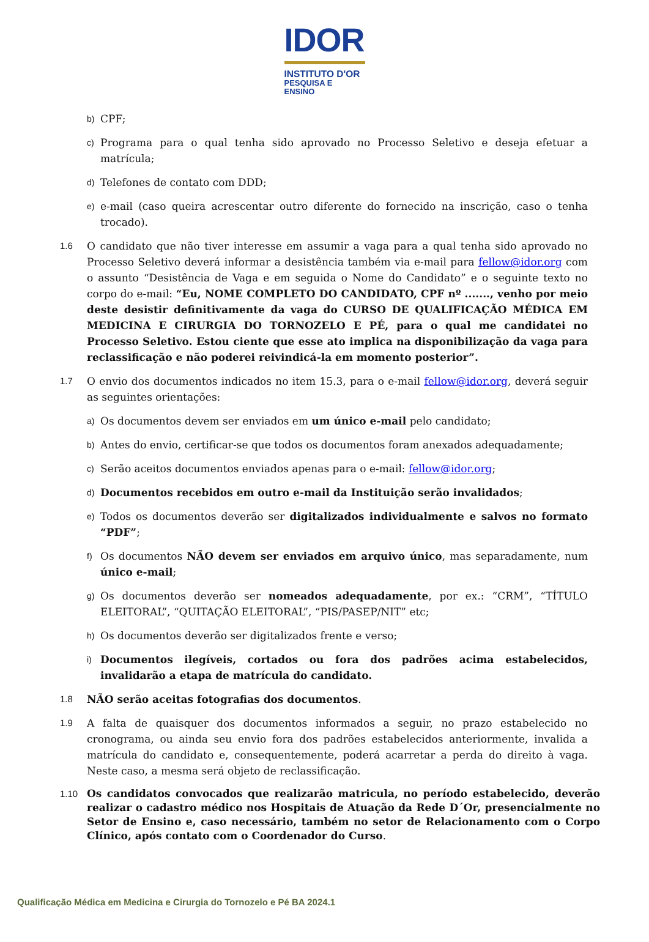IDOR
INSTITUTO D'OR
PESQUISA E ENSINO
b) CPF;
c) Programa para o qual tenha sido aprovado no Processo Seletivo e deseja efetuar a matrícula;
d) Telefones de contato com DDD;
e) e-mail (caso queira acrescentar outro diferente do fornecido na inscrição, caso o tenha trocado).
1.6 O candidato que não tiver interesse em assumir a vaga para a qual tenha sido aprovado no Processo Seletivo deverá informar a desistência também via e-mail para fellow@idor.org com o assunto “Desistência de Vaga e em seguida o Nome do Candidato” e o seguinte texto no corpo do e-mail: “Eu, NOME COMPLETO DO CANDIDATO, CPF nº ......., venho por meio deste desistir definitivamente da vaga do CURSO DE QUALIFICAÇÃO MÉDICA EM MEDICINA E CIRURGIA DO TORNOZELO E PÉ, para o qual me candidatei no Processo Seletivo. Estou ciente que esse ato implica na disponibilização da vaga para reclassificação e não poderei reivindicá-la em momento posterior”.
1.7 O envio dos documentos indicados no item 15.3, para o e-mail fellow@idor.org, deverá seguir as seguintes orientações:
a) Os documentos devem ser enviados em um único e-mail pelo candidato;
b) Antes do envio, certificar-se que todos os documentos foram anexados adequadamente;
c) Serão aceitos documentos enviados apenas para o e-mail: fellow@idor.org;
d) Documentos recebidos em outro e-mail da Instituição serão invalidados;
e) Todos os documentos deverão ser digitalizados individualmente e salvos no formato “PDF”;
f) Os documentos NÃO devem ser enviados em arquivo único, mas separadamente, num único e-mail;
g) Os documentos deverão ser nomeados adequadamente, por ex.: “CRM”, “TÍTULO ELEITORAL”, “QUITAÇÃO ELEITORAL”, “PIS/PASEP/NIT” etc;
h) Os documentos deverão ser digitalizados frente e verso;
i) Documentos ilegíveis, cortados ou fora dos padrões acima estabelecidos, invalidarão a etapa de matrícula do candidato.
1.8 NÃO serão aceitas fotografias dos documentos.
1.9 A falta de quaisquer dos documentos informados a seguir, no prazo estabelecido no cronograma, ou ainda seu envio fora dos padrões estabelecidos anteriormente, invalida a matrícula do candidato e, consequentemente, poderá acarretar a perda do direito à vaga. Neste caso, a mesma será objeto de reclassificação.
1.10 Os candidatos convocados que realizarão matricula, no período estabelecido, deverão realizar o cadastro médico nos Hospitais de Atuação da Rede D´Or, presencialmente no Setor de Ensino e, caso necessário, também no setor de Relacionamento com o Corpo Clínico, após contato com o Coordenador do Curso.
Qualificação Médica em Medicina e Cirurgia do Tornozelo e Pé BA 2024.1